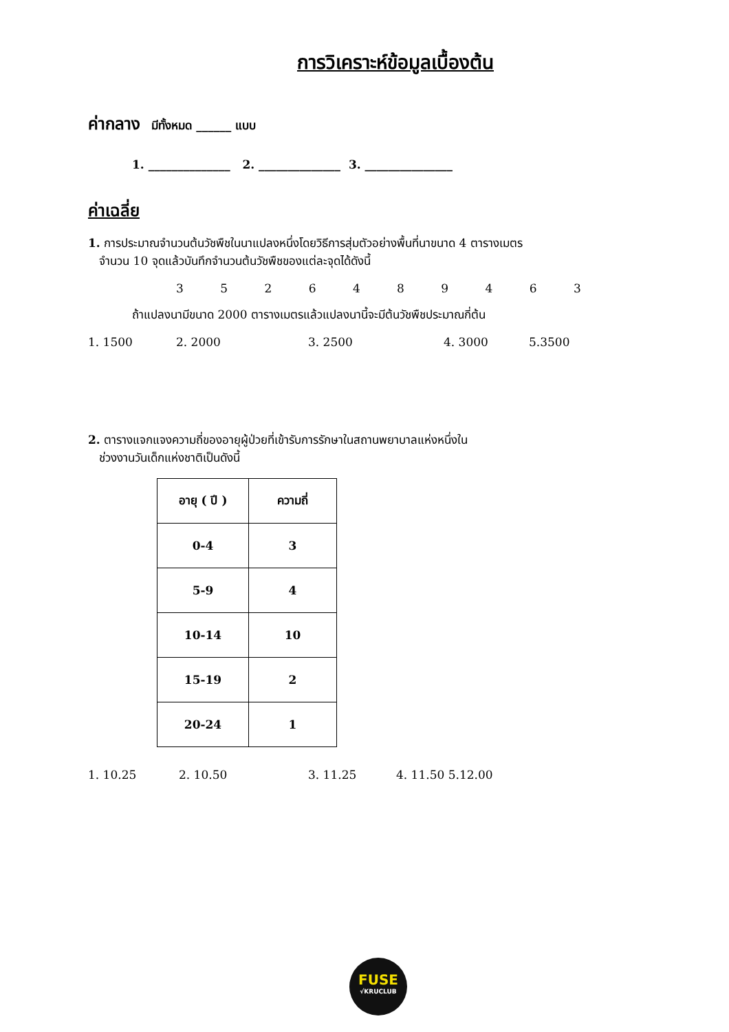การวิเคราะห์ข้อมูลเบื้องต้น
ค่ากลาง มีทั้งหมด ______ แบบ
1. ______________ 2. ______________ 3. _______________
ค่าเฉลี่ย
1. การประมาณจำนวนต้นวัชพืชในนาแปลงหนึ่งโดยวิธีการสุ่มตัวอย่างพื้นที่นาขนาด 4 ตารางเมตร
จำนวน 10 จุดแล้วบันทึกจำนวนต้นวัชพืชของแต่ละจุดได้ดังนี้
3 5 2 6 4 8 9 4 6 3
ถ้าแปลงนามีขนาด 2000 ตารางเมตรแล้วแปลงนานี้จะมีต้นวัชพืชประมาณกี่ต้น
1. 1500 2. 2000 3. 2500 4. 3000 5.3500
2. ตารางแจกแจงความถี่ของอายุผู้ป่วยที่เข้ารับการรักษาในสถานพยาบาลแห่งหนึ่งใน
ช่วงงานวันเด็กแห่งชาติเป็นดังนี้
| อายุ ( ปี ) | ความถี่ |
| 0-4 | 3 |
| 5-9 | 4 |
| 10-14 | 10 |
| 15-19 | 2 |
| 20-24 | 1 |
1. 10.25 2. 10.50 3. 11.25 4. 11.50 5.12.00
FUSE
√KRUCLUB